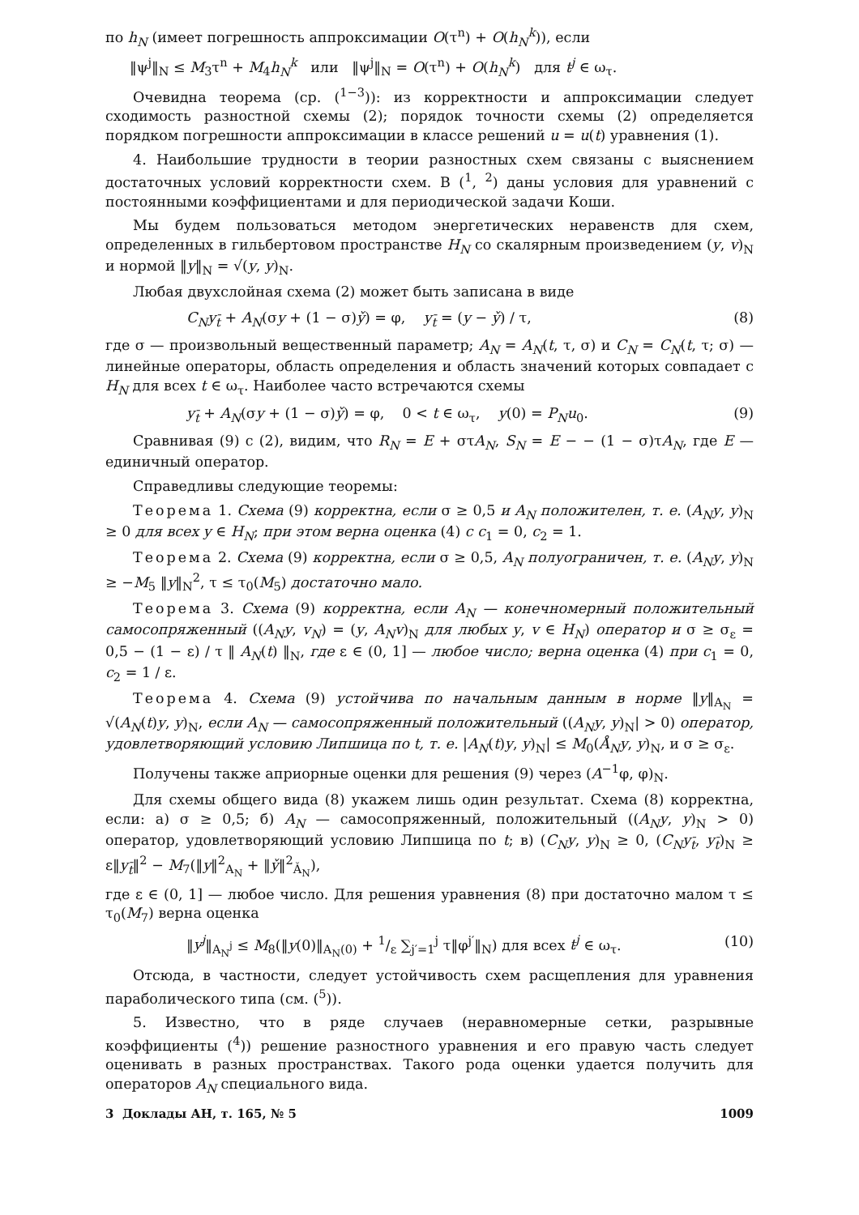по h<sub>N</sub> (имеет погрешность аппроксимации O(τ<sup>n</sup>) + O(h<sub>N</sub><sup>k</sup>)), если
‖ψ<sup>j</sup>‖<sub>N</sub> ≤ M<sub>3</sub>τ<sup>n</sup> + M<sub>4</sub>h<sub>N</sub><sup>k</sup> или ‖ψ<sup>j</sup>‖<sub>N</sub> = O(τ<sup>n</sup>) + O(h<sub>N</sub><sup>k</sup>) для t<sup>j</sup> ∈ ω<sub>τ</sub>.
Очевидна теорема (ср. (<sup>1−3</sup>)): из корректности и аппроксимации следует сходимость разностной схемы (2); порядок точности схемы (2) определяется порядком погрешности аппроксимации в классе решений u = u(t) уравнения (1).
4. Наибольшие трудности в теории разностных схем связаны с выяснением достаточных условий корректности схем. В (<sup>1</sup>, <sup>2</sup>) даны условия для уравнений с постоянными коэффициентами и для периодической задачи Коши.
Мы будем пользоваться методом энергетических неравенств для схем, определенных в гильбертовом пространстве H<sub>N</sub> со скалярным произведением (y, v)<sub>N</sub> и нормой ‖y‖<sub>N</sub> = √(y, y)<sub>N</sub>.
Любая двухслойная схема (2) может быть записана в виде
C<sub>N</sub>y<sub>t̄</sub> + A<sub>N</sub>(σy + (1 − σ)y̌) = φ, y<sub>t̄</sub> = (y − y̌) / τ, (8)
где σ — произвольный вещественный параметр; A<sub>N</sub> = A<sub>N</sub>(t, τ, σ) и C<sub>N</sub> = C<sub>N</sub>(t, τ; σ) — линейные операторы, область определения и область значений которых совпадает с H<sub>N</sub> для всех t ∈ ω<sub>τ</sub>. Наиболее часто встречаются схемы
y<sub>t̄</sub> + A<sub>N</sub>(σy + (1 − σ)y̌) = φ, 0 < t ∈ ω<sub>τ</sub>, y(0) = P<sub>N</sub>u<sub>0</sub>. (9)
Сравнивая (9) с (2), видим, что R<sub>N</sub> = E + στA<sub>N</sub>, S<sub>N</sub> = E − − (1 − σ)τA<sub>N</sub>, где E — единичный оператор.
Справедливы следующие теоремы:
Теорема 1. Схема (9) корректна, если σ ≥ 0,5 и A<sub>N</sub> положителен, т. е. (A<sub>N</sub>y, y)<sub>N</sub> ≥ 0 для всех y ∈ H<sub>N</sub>; при этом верна оценка (4) с c<sub>1</sub> = 0, c<sub>2</sub> = 1.
Теорема 2. Схема (9) корректна, если σ ≥ 0,5, A<sub>N</sub> полуограничен, т. е. (A<sub>N</sub>y, y)<sub>N</sub> ≥ −M<sub>5</sub> ‖y‖<sub>N</sub><sup>2</sup>, τ ≤ τ<sub>0</sub>(M<sub>5</sub>) достаточно мало.
Теорема 3. Схема (9) корректна, если A<sub>N</sub> — конечномерный положительный самосопряженный ((A<sub>N</sub>y, v<sub>N</sub>) = (y, A<sub>N</sub>v)<sub>N</sub> для любых y, v ∈ H<sub>N</sub>) оператор и σ ≥ σ<sub>ε</sub> = 0,5 − (1 − ε) / τ ‖ A<sub>N</sub>(t) ‖<sub>N</sub>, где ε ∈ (0, 1] — любое число; верна оценка (4) при c<sub>1</sub> = 0, c<sub>2</sub> = 1 / ε.
Теорема 4. Схема (9) устойчива по начальным данным в норме ‖y‖<sub>A<sub>N</sub></sub> = √(A<sub>N</sub>(t)y, y)<sub>N</sub>, если A<sub>N</sub> — самосопряженный положительный ((A<sub>N</sub>y, y)<sub>N</sub>| > 0) оператор, удовлетворяющий условию Липшица по t, т. е. |A<sub>N</sub>(t)y, y)<sub>N</sub>| ≤ M<sub>0</sub>(Å<sub>N</sub>y, y)<sub>N</sub>, и σ ≥ σ<sub>ε</sub>.
Получены также априорные оценки для решения (9) через (A<sup>−1</sup>φ, φ)<sub>N</sub>.
Для схемы общего вида (8) укажем лишь один результат. Схема (8) корректна, если: а) σ ≥ 0,5; б) A<sub>N</sub> — самосопряженный, положительный ((A<sub>N</sub>y, y)<sub>N</sub> > 0) оператор, удовлетворяющий условию Липшица по t; в) (C<sub>N</sub>y, y)<sub>N</sub> ≥ 0, (C<sub>N</sub>y<sub>t̄</sub>, y<sub>t̄</sub>)<sub>N</sub> ≥ ε‖y<sub>t̄</sub>‖<sup>2</sup> − M<sub>7</sub>(‖y‖<sup>2</sup><sub>A<sub>N</sub></sub> + ‖y̌‖<sup>2</sup><sub>Ǎ<sub>N</sub></sub>),
где ε ∈ (0, 1] — любое число. Для решения уравнения (8) при достаточно малом τ ≤ τ<sub>0</sub>(M<sub>7</sub>) верна оценка
‖y<sup>j</sup>‖<sub>A<sub>N</sub><sup>j</sup></sub> ≤ M<sub>8</sub>(‖y(0)‖<sub>A<sub>N</sub>(0)</sub> + 1/ε ∑<sub>j′=1</sub><sup>j</sup> τ‖φ<sup>j′</sup>‖<sub>N</sub>) для всех t<sup>j</sup> ∈ ω<sub>τ</sub>. (10)
Отсюда, в частности, следует устойчивость схем расщепления для уравнения параболического типа (см. (<sup>5</sup>)).
5. Известно, что в ряде случаев (неравномерные сетки, разрывные коэффициенты (<sup>4</sup>)) решение разностного уравнения и его правую часть следует оценивать в разных пространствах. Такого рода оценки удается получить для операторов A<sub>N</sub> специального вида.
3 Доклады АН, т. 165, № 5 1009